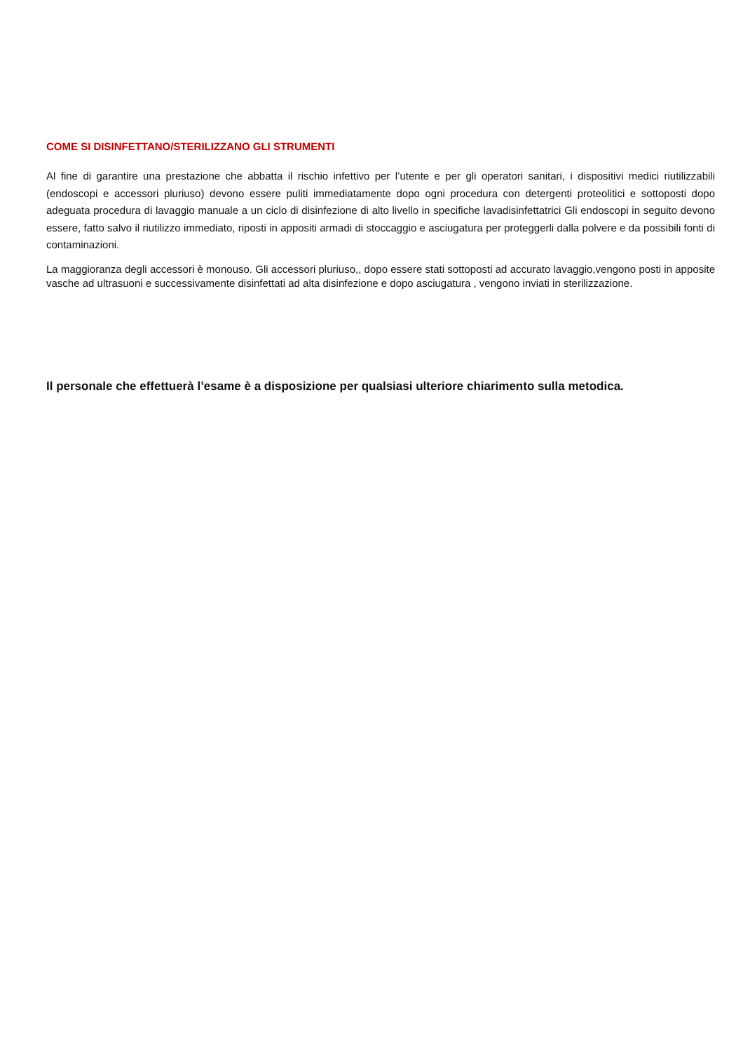COME SI DISINFETTANO/STERILIZZANO GLI STRUMENTI
Al fine di garantire una prestazione che abbatta il rischio infettivo per l’utente e per gli operatori sanitari, i dispositivi medici riutilizzabili (endoscopi e accessori pluriuso) devono essere puliti immediatamente dopo ogni procedura con detergenti proteolitici e sottoposti dopo adeguata procedura di lavaggio manuale a un ciclo di disinfezione di alto livello in specifiche lavadisinfettatrici Gli endoscopi in seguito devono essere, fatto salvo il riutilizzo immediato, riposti in appositi armadi di stoccaggio e asciugatura per proteggerli dalla polvere e da possibili fonti di contaminazioni.
La maggioranza degli accessori è monouso. Gli accessori pluriuso,, dopo essere stati sottoposti ad accurato lavaggio,vengono posti in apposite vasche ad ultrasuoni e successivamente disinfettati ad alta disinfezione e dopo asciugatura , vengono inviati in sterilizzazione.
Il personale che effettuerà l’esame è a disposizione per qualsiasi ulteriore chiarimento sulla metodica.